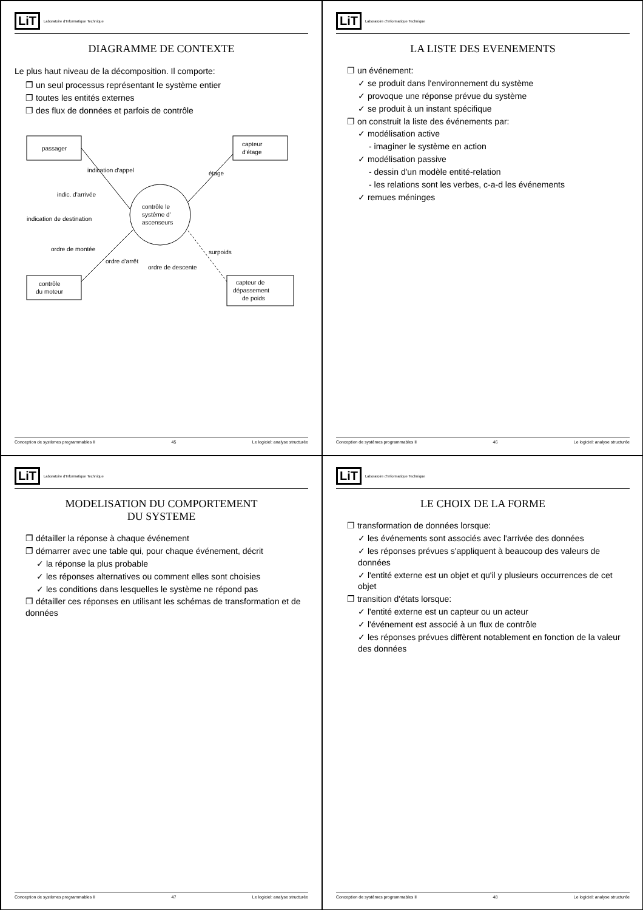LiT Laboratoire d'Informatique Technique
DIAGRAMME DE CONTEXTE
Le plus haut niveau de la décomposition. Il comporte:
❐ un seul processus représentant le système entier
❐ toutes les entités externes
❐ des flux de données et parfois de contrôle
passager
capteur
d'étage
contrôle le
système d'
ascenseurs
contrôle
du moteur
capteur de
dépassement
de poids
indication d'appel
indic. d'arrivée
indication de destination
étage
surpoids
ordre de montée
ordre d'arrêt
ordre de descente
Conception de systèmes programmables II 45 Le logiciel: analyse structurée
LiT Laboratoire d'Informatique Technique
LA LISTE DES EVENEMENTS
❐ un événement:
✓ se produit dans l'environnement du système
✓ provoque une réponse prévue du système
✓ se produit à un instant spécifique
❐ on construit la liste des événements par:
✓ modélisation active
- imaginer le système en action
✓ modélisation passive
- dessin d'un modèle entité-relation
- les relations sont les verbes, c-a-d les événements
✓ remues méninges
Conception de systèmes programmables II 46 Le logiciel: analyse structurée
LiT Laboratoire d'Informatique Technique
MODELISATION DU COMPORTEMENT
DU SYSTEME
❐ détailler la réponse à chaque événement
❐ démarrer avec une table qui, pour chaque événement, décrit
✓ la réponse la plus probable
✓ les réponses alternatives ou comment elles sont choisies
✓ les conditions dans lesquelles le système ne répond pas
❐ détailler ces réponses en utilisant les schémas de transformation et de données
Conception de systèmes programmables II 47 Le logiciel: analyse structurée
LiT Laboratoire d'Informatique Technique
LE CHOIX DE LA FORME
❐ transformation de données lorsque:
✓ les événements sont associés avec l'arrivée des données
✓ les réponses prévues s'appliquent à beaucoup des valeurs de données
✓ l'entité externe est un objet et qu'il y plusieurs occurrences de cet objet
❐ transition d'états lorsque:
✓ l'entité externe est un capteur ou un acteur
✓ l'événement est associé à un flux de contrôle
✓ les réponses prévues diffèrent notablement en fonction de la valeur des données
Conception de systèmes programmables II 48 Le logiciel: analyse structurée